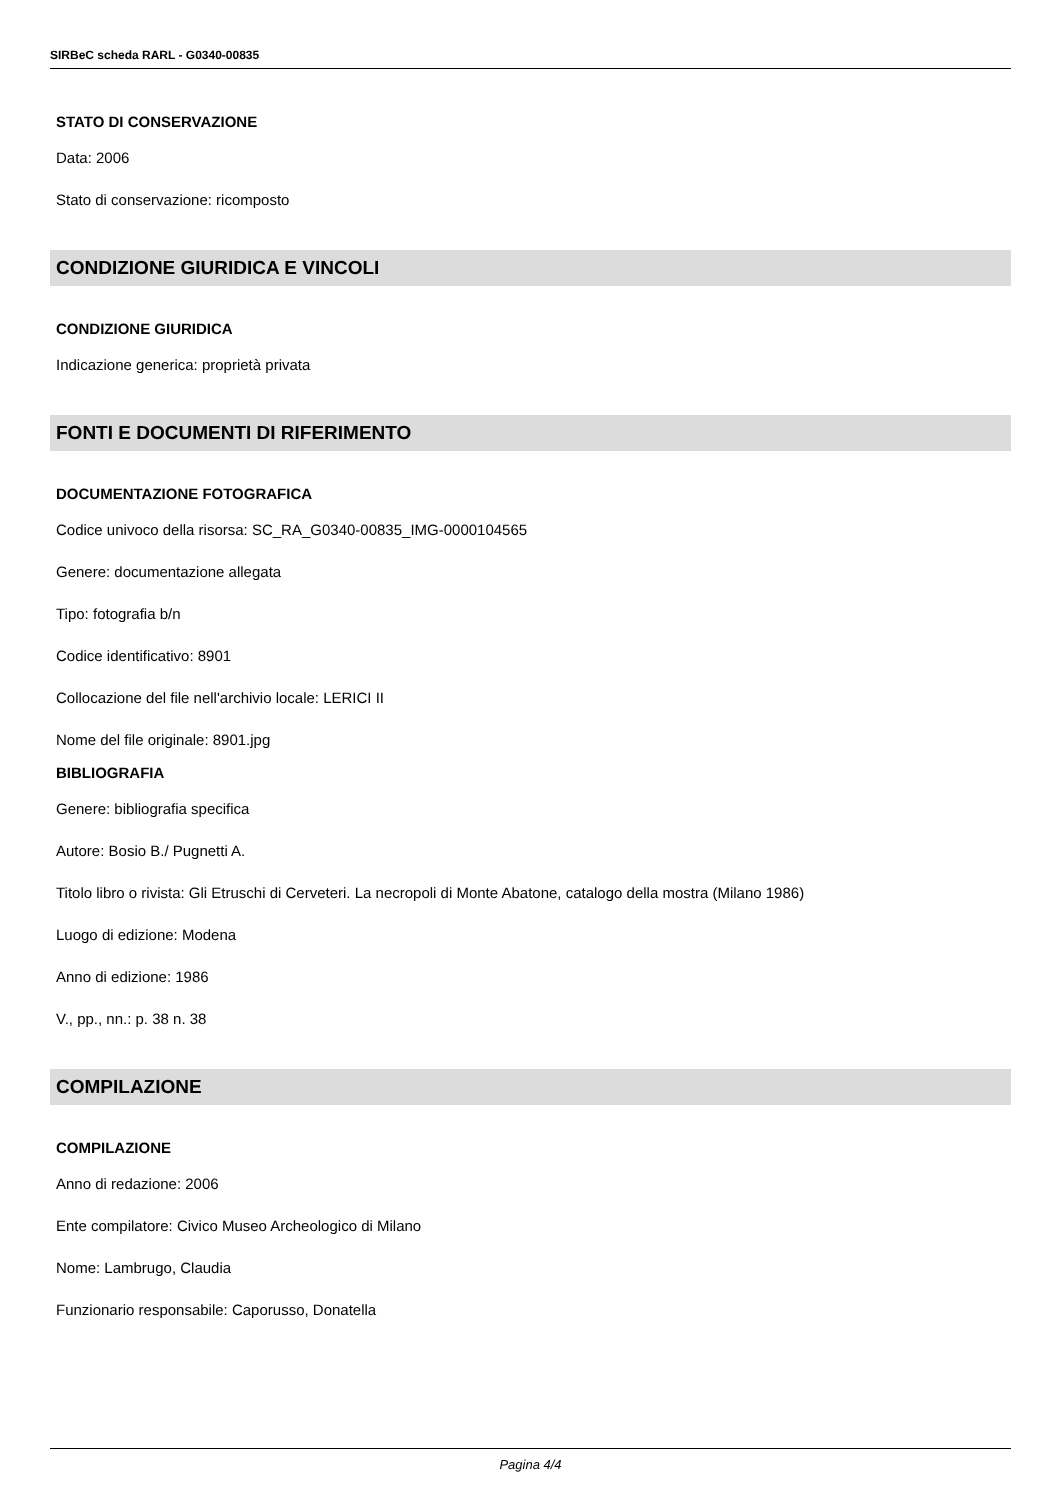SIRBeC scheda RARL - G0340-00835
STATO DI CONSERVAZIONE
Data: 2006
Stato di conservazione: ricomposto
CONDIZIONE GIURIDICA E VINCOLI
CONDIZIONE GIURIDICA
Indicazione generica: proprietà privata
FONTI E DOCUMENTI DI RIFERIMENTO
DOCUMENTAZIONE FOTOGRAFICA
Codice univoco della risorsa: SC_RA_G0340-00835_IMG-0000104565
Genere: documentazione allegata
Tipo: fotografia b/n
Codice identificativo: 8901
Collocazione del file nell'archivio locale: LERICI II
Nome del file originale: 8901.jpg
BIBLIOGRAFIA
Genere: bibliografia specifica
Autore: Bosio B./ Pugnetti A.
Titolo libro o rivista: Gli Etruschi di Cerveteri. La necropoli di Monte Abatone, catalogo della mostra (Milano 1986)
Luogo di edizione: Modena
Anno di edizione: 1986
V., pp., nn.: p. 38 n. 38
COMPILAZIONE
COMPILAZIONE
Anno di redazione: 2006
Ente compilatore: Civico Museo Archeologico di Milano
Nome: Lambrugo, Claudia
Funzionario responsabile: Caporusso, Donatella
Pagina 4/4